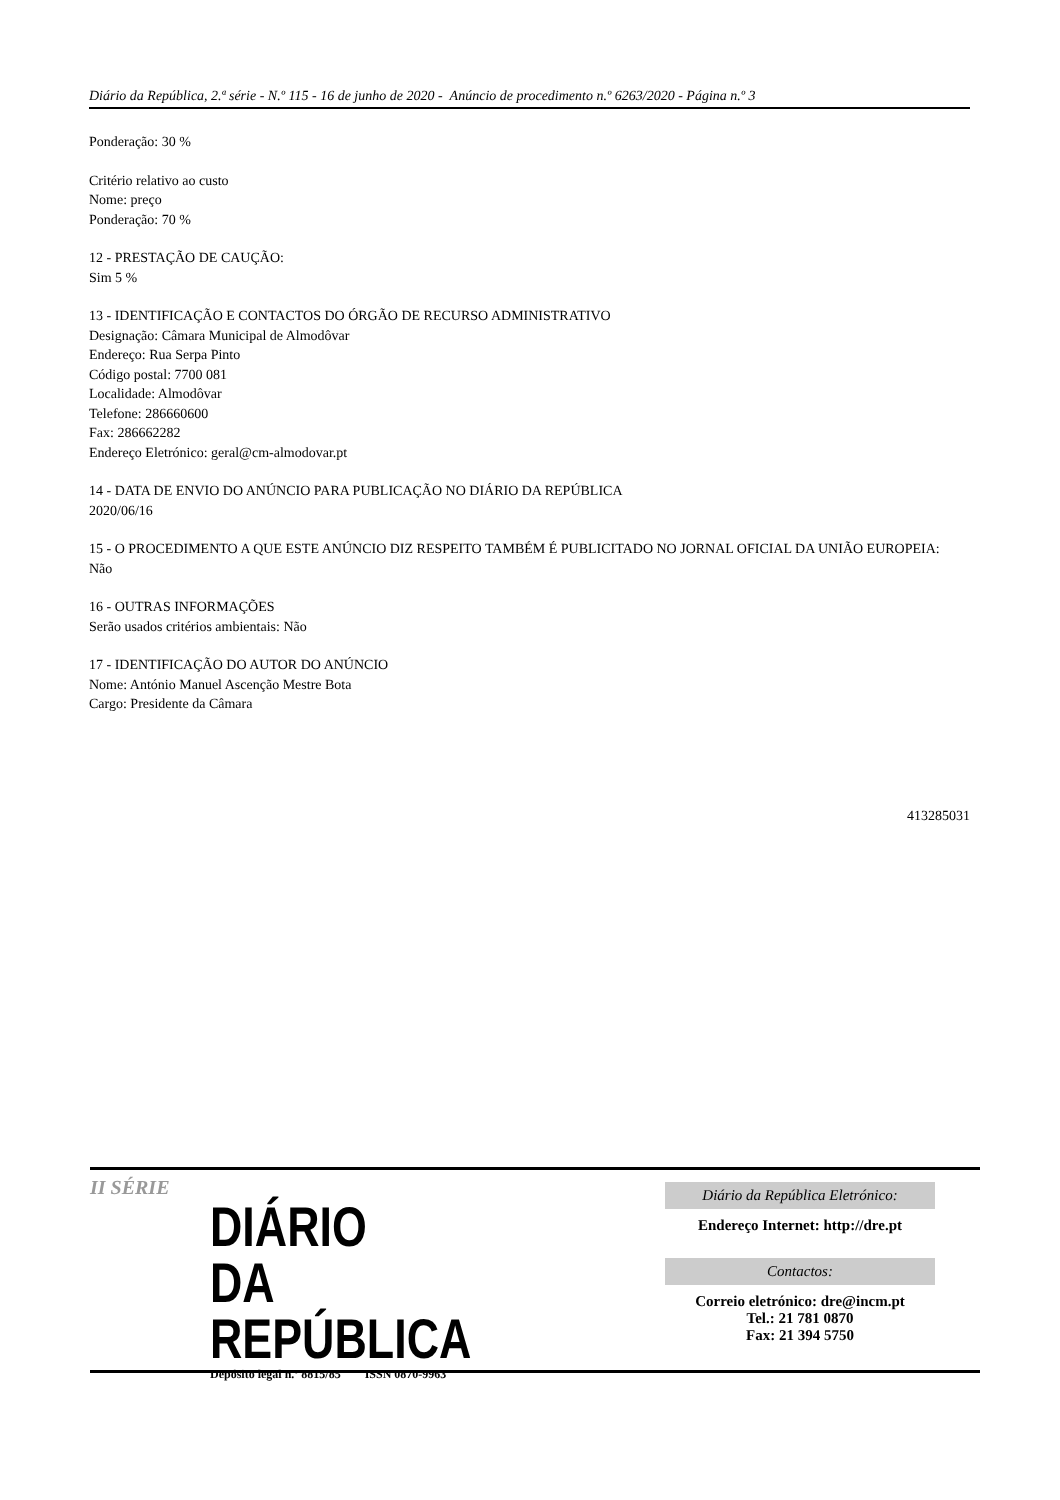Diário da República, 2.ª série - N.º 115 - 16 de junho de 2020 - Anúncio de procedimento n.º 6263/2020 - Página n.º 3
Ponderação: 30 %
Critério relativo ao custo
Nome: preço
Ponderação: 70 %
12 - PRESTAÇÃO DE CAUÇÃO:
Sim 5 %
13 - IDENTIFICAÇÃO E CONTACTOS DO ÓRGÃO DE RECURSO ADMINISTRATIVO
Designação: Câmara Municipal de Almodôvar
Endereço: Rua Serpa Pinto
Código postal: 7700 081
Localidade: Almodôvar
Telefone: 286660600
Fax: 286662282
Endereço Eletrónico: geral@cm-almodovar.pt
14 - DATA DE ENVIO DO ANÚNCIO PARA PUBLICAÇÃO NO DIÁRIO DA REPÚBLICA
2020/06/16
15 - O PROCEDIMENTO A QUE ESTE ANÚNCIO DIZ RESPEITO TAMBÉM É PUBLICITADO NO JORNAL OFICIAL DA UNIÃO EUROPEIA:
Não
16 - OUTRAS INFORMAÇÕES
Serão usados critérios ambientais: Não
17 - IDENTIFICAÇÃO DO AUTOR DO ANÚNCIO
Nome: António Manuel Ascenção Mestre Bota
Cargo: Presidente da Câmara
413285031
II SÉRIE
DIÁRIO
DA REPÚBLICA
Depósito legal n.º 8815/85 ISSN 0870-9963
Diário da República Eletrónico:
Endereço Internet: http://dre.pt
Contactos:
Correio eletrónico: dre@incm.pt
Tel.: 21 781 0870
Fax: 21 394 5750